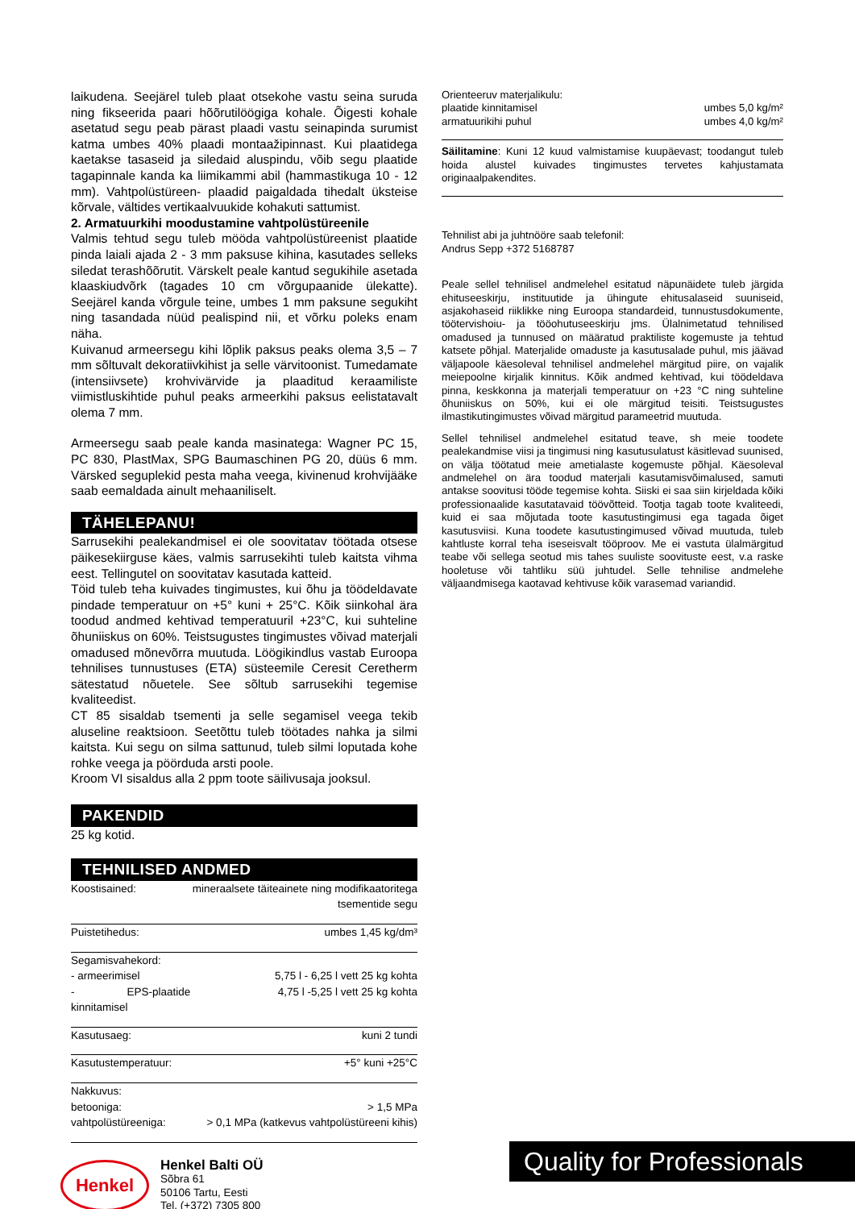laikudena. Seejärel tuleb plaat otsekohe vastu seina suruda ning fikseerida paari hõõrutilöögiga kohale. Õigesti kohale asetatud segu peab pärast plaadi vastu seinapinda surumist katma umbes 40% plaadi montaažipinnast. Kui plaatidega kaetakse tasaseid ja siledaid aluspindu, võib segu plaatide tagapinnale kanda ka liimikammi abil (hammastikuga 10 - 12 mm). Vahtpolüstüreen- plaadid paigaldada tihedalt üksteise kõrvale, vältides vertikaalvuukide kohakuti sattumist.
2. Armatuurkihi moodustamine vahtpolüstüreenile
Valmis tehtud segu tuleb mööda vahtpolüstüreenist plaatide pinda laiali ajada 2 - 3 mm paksuse kihina, kasutades selleks siledat terashõõrutit. Värskelt peale kantud segukihile asetada klaaskiudvõrk (tagades 10 cm võrgupaanide ülekatte). Seejärel kanda võrgule teine, umbes 1 mm paksune segukiht ning tasandada nüüd pealispind nii, et võrku poleks enam näha.
Kuivanud armeersegu kihi lõplik paksus peaks olema 3,5 – 7 mm sõltuvalt dekoratiivkihist ja selle värvitoonist. Tumedamate (intensiivsete) krohvivärvide ja plaaditud keraamiliste viimistluskihtide puhul peaks armeerkihi paksus eelistatavalt olema 7 mm.
Armeersegu saab peale kanda masinatega: Wagner PC 15, PC 830, PlastMax, SPG Baumaschinen PG 20, düüs 6 mm. Värsked seguplekid pesta maha veega, kivinenud krohvijääke saab eemaldada ainult mehaaniliselt.
TÄHELEPANU!
Sarrusekihi pealekandmisel ei ole soovitatav töötada otsese päikesekiirguse käes, valmis sarrusekihti tuleb kaitsta vihma eest. Tellingutel on soovitatav kasutada katteid.
Töid tuleb teha kuivades tingimustes, kui õhu ja töödeldavate pindade temperatuur on +5° kuni + 25°C. Kõik siinkohal ära toodud andmed kehtivad temperatuuril +23°C, kui suhteline õhuniiskus on 60%. Teistsugustes tingimustes võivad materjali omadused mõnevõrra muutuda. Löögikindlus vastab Euroopa tehnilises tunnustuses (ETA) süsteemile Ceresit Ceretherm sätestatud nõuetele. See sõltub sarrusekihi tegemise kvaliteedist.
CT 85 sisaldab tsementi ja selle segamisel veega tekib aluseline reaktsioon. Seetõttu tuleb töötades nahka ja silmi kaitsta. Kui segu on silma sattunud, tuleb silmi loputada kohe rohke veega ja pöörduda arsti poole.
Kroom VI sisaldus alla 2 ppm toote säilivusaja jooksul.
PAKENDID
25 kg kotid.
TEHNILISED ANDMED
| Koostisained: | mineraalsete täiteainete ning modifikaatoritega tsementide segu |
| Puistetihedus: | umbes 1,45 kg/dm³ |
| Segamisvahekord: | |
| - armeerimisel | 5,75 l - 6,25 l vett 25 kg kohta |
| - EPS-plaatide kinnitamisel | 4,75 l -5,25 l vett 25 kg kohta |
| Kasutusaeg: | kuni 2 tundi |
| Kasutustemperatuur: | +5° kuni +25°C |
| Nakkuvus: | |
| betooniga: | > 1,5 MPa |
| vahtpolüstüreeniga: | > 0,1 MPa (katkevus vahtpolüstüreeni kihis) |
| Orienteeruv materjalikulu: | |
| plaatide kinnitamisel | umbes 5,0 kg/m² |
| armatuurikihi puhul | umbes 4,0 kg/m² |
Säilitamine: Kuni 12 kuud valmistamise kuupäevast; toodangut tuleb hoida alustel kuivades tingimustes tervetes kahjustamata originaalpakendites.
Tehnilist abi ja juhtnööre saab telefonil:
Andrus Sepp +372 5168787
Peale sellel tehnilisel andmelehel esitatud näpunäidete tuleb järgida ehituseeskirju, instituutide ja ühingute ehitusalaseid suuniseid, asjakohaseid riiklikke ning Euroopa standardeid, tunnustusdokumente, töötervishoiu- ja tööohutuseeskirju jms. Ülalnimetatud tehnilised omadused ja tunnused on määratud praktiliste kogemuste ja tehtud katsete põhjal. Materjalide omaduste ja kasutusalade puhul, mis jäävad väljapoole käesoleval tehnilisel andmelehel märgitud piire, on vajalik meiepoolne kirjalik kinnitus. Kõik andmed kehtivad, kui töödeldava pinna, keskkonna ja materjali temperatuur on +23 °C ning suhteline õhuniiskus on 50%, kui ei ole märgitud teisiti. Teistsugustes ilmastikutingimustes võivad märgitud parameetrid muutuda.
Sellel tehnilisel andmelehel esitatud teave, sh meie toodete pealekandmise viisi ja tingimusi ning kasutusulatust käsitlevad suunised, on välja töötatud meie ametialaste kogemuste põhjal. Käesoleval andmelehel on ära toodud materjali kasutamisvõimalused, samuti antakse soovitusi tööde tegemise kohta. Siiski ei saa siin kirjeldada kõiki professionaalide kasutatavaid töövõtteid. Tootja tagab toote kvaliteedi, kuid ei saa mõjutada toote kasutustingimusi ega tagada õiget kasutusviisi. Kuna toodete kasutustingimused võivad muutuda, tuleb kahtluste korral teha iseseisvalt tööproov. Me ei vastuta ülalmärgitud teabe või sellega seotud mis tahes suuliste soovituste eest, v.a raske hooletuse või tahtliku süü juhtudel. Selle tehnilise andmelehe väljaandmisega kaotavad kehtivuse kõik varasemad variandid.
Henkel
Henkel Balti OÜ
Sõbra 61
50106 Tartu, Eesti
Tel. (+372) 7305 800
Quality for Professionals